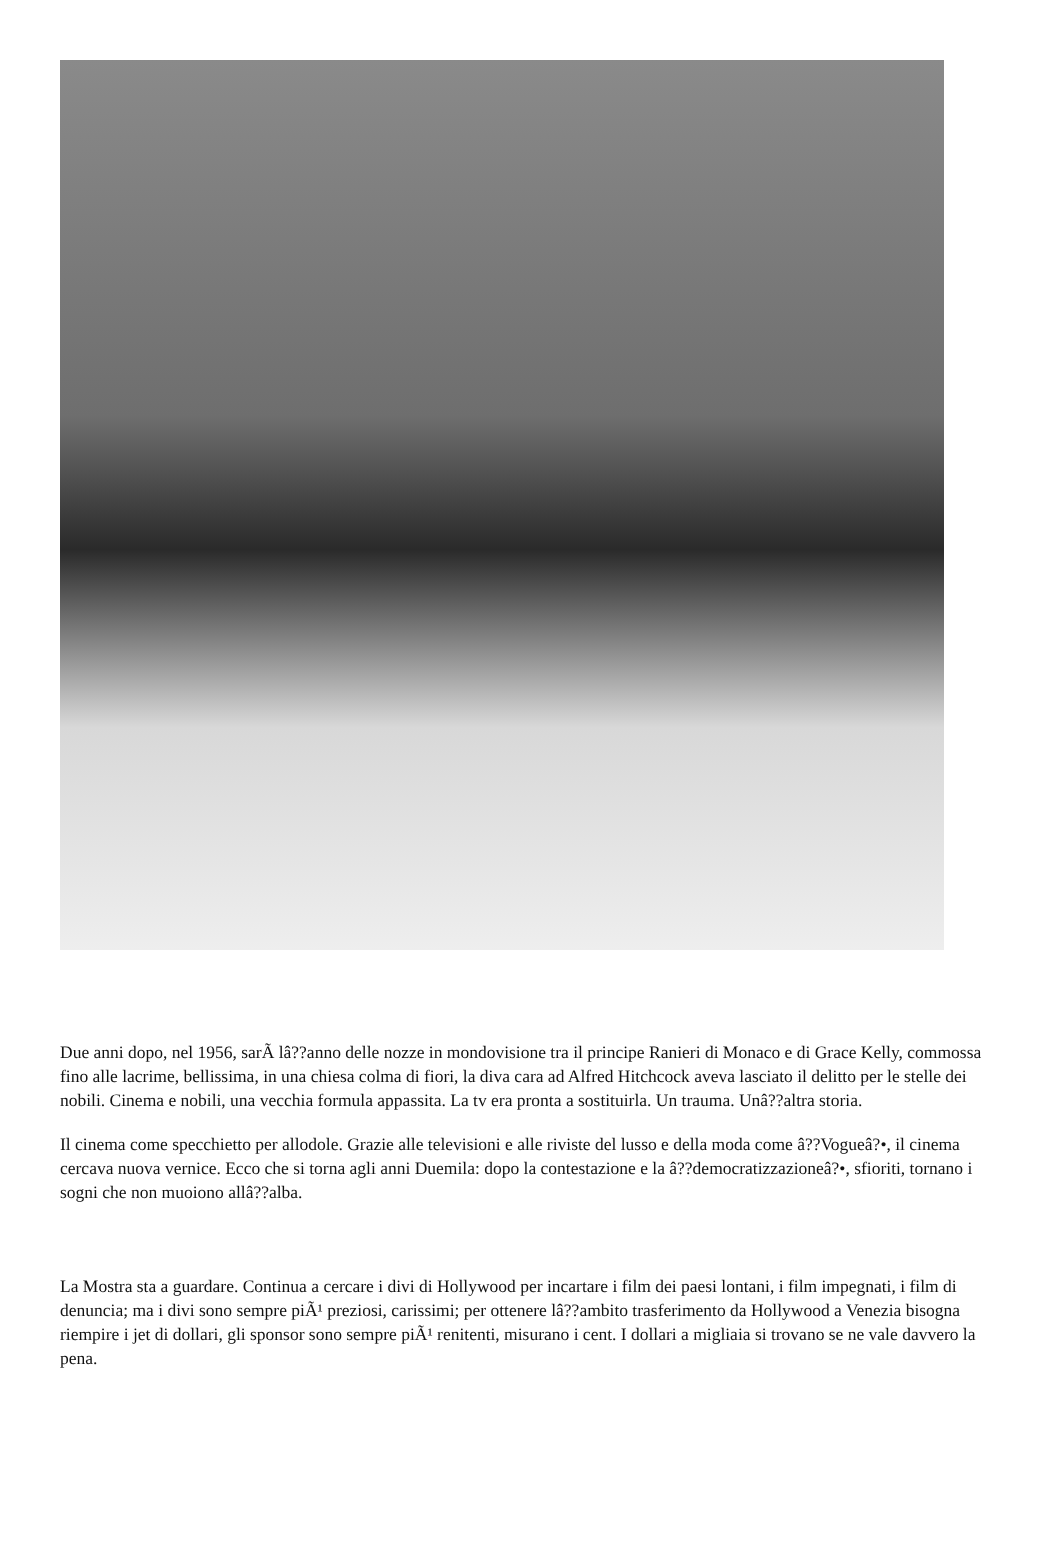Due anni dopo, nel 1956, sarÃ lâ??anno delle nozze in mondovisione tra il principe Ranieri di Monaco e di Grace Kelly, commossa fino alle lacrime, bellissima, in una chiesa colma di fiori, la diva cara ad Alfred Hitchcock aveva lasciato il delitto per le stelle dei nobili. Cinema e nobili, una vecchia formula appassita. La tv era pronta a sostituirla. Un trauma. Unâ??altra storia.
Il cinema come specchietto per allodole. Grazie alle televisioni e alle riviste del lusso e della moda come â??Vogueâ?•, il cinema cercava nuova vernice. Ecco che si torna agli anni Duemila: dopo la contestazione e la â??democratizzazioneâ?•, sfioriti, tornano i sogni che non muoiono allâ??alba.
La Mostra sta a guardare. Continua a cercare i divi di Hollywood per incartare i film dei paesi lontani, i film impegnati, i film di denuncia; ma i divi sono sempre piÃ¹ preziosi, carissimi; per ottenere lâ??ambito trasferimento da Hollywood a Venezia bisogna riempire i jet di dollari, gli sponsor sono sempre piÃ¹ renitenti, misurano i cent. I dollari a migliaia si trovano se ne vale davvero la pena.